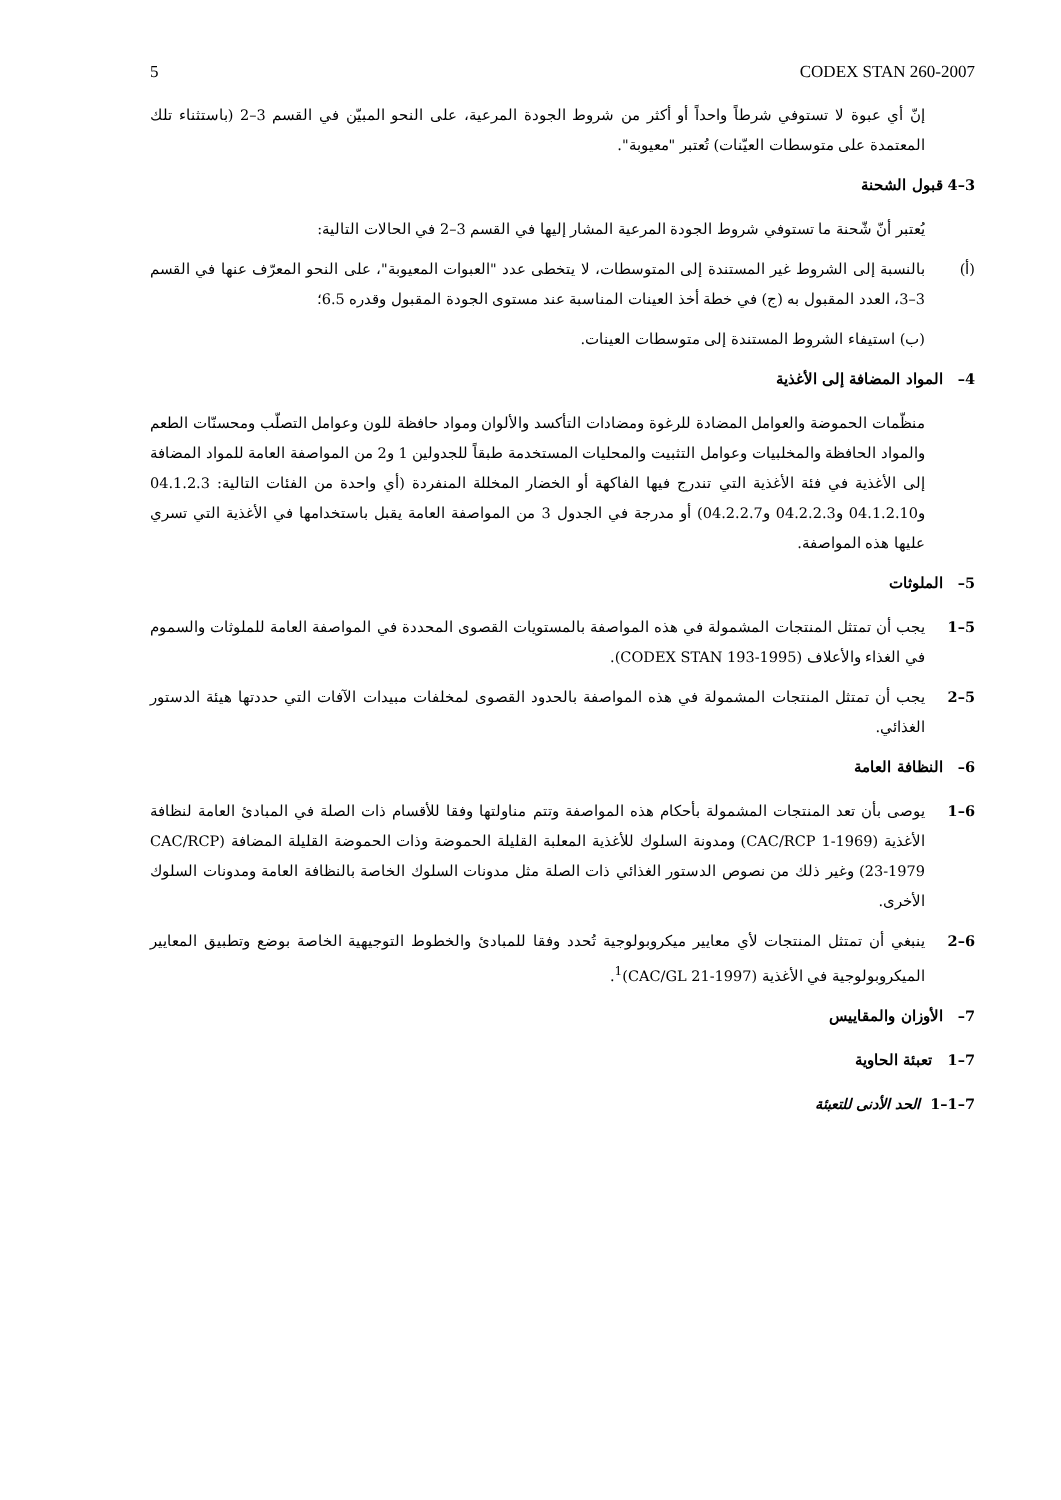5 CODEX STAN 260-2007
إنّ أي عبوة لا تستوفي شرطاً واحداً أو أكثر من شروط الجودة المرعية، على النحو المبيّن في القسم 3–2 (باستثناء تلك المعتمدة على متوسطات العيّنات) تُعتبر "معيوبة".
3–4 قبول الشحنة
يُعتبر أنّ شّحنة ما تستوفي شروط الجودة المرعية المشار إليها في القسم 3–2 في الحالات التالية:
(أ) بالنسبة إلى الشروط غير المستندة إلى المتوسطات، لا يتخطى عدد "العبوات المعيوبة"، على النحو المعرّف عنها في القسم 3–3، العدد المقبول به (ج) في خطة أخذ العينات المناسبة عند مستوى الجودة المقبول وقدره 6.5؛
(ب) استيفاء الشروط المستندة إلى متوسطات العينات.
4– المواد المضافة إلى الأغذية
منظّمات الحموضة والعوامل المضادة للرغوة ومضادات التأكسد والألوان ومواد حافظة للون وعوامل التصلّب ومحسنّات الطعم والمواد الحافظة والمخلبيات وعوامل التثبيت والمحليات المستخدمة طبقاً للجدولين 1 و2 من المواصفة العامة للمواد المضافة إلى الأغذية في فئة الأغذية التي تندرج فيها الفاكهة أو الخضار المخللة المنفردة (أي واحدة من الفئات التالية: 04.1.2.3 و04.1.2.10 و04.2.2.3 و04.2.2.7) أو مدرجة في الجدول 3 من المواصفة العامة يقبل باستخدامها في الأغذية التي تسري عليها هذه المواصفة.
5– الملوثات
5–1 يجب أن تمتثل المنتجات المشمولة في هذه المواصفة بالمستويات القصوى المحددة في المواصفة العامة للملوثات والسموم في الغذاء والأعلاف (CODEX STAN 193-1995).
5–2 يجب أن تمتثل المنتجات المشمولة في هذه المواصفة بالحدود القصوى لمخلفات مبيدات الآفات التي حددتها هيئة الدستور الغذائي.
6– النظافة العامة
6–1 يوصى بأن تعد المنتجات المشمولة بأحكام هذه المواصفة وتتم مناولتها وفقا للأقسام ذات الصلة في المبادئ العامة لنظافة الأغذية (CAC/RCP 1-1969) ومدونة السلوك للأغذية المعلبة القليلة الحموضة وذات الحموضة القليلة المضافة (CAC/RCP 23-1979) وغير ذلك من نصوص الدستور الغذائي ذات الصلة مثل مدونات السلوك الخاصة بالنظافة العامة ومدونات السلوك الأخرى.
6–2 ينبغي أن تمتثل المنتجات لأي معايير ميكروبولوجية تُحدد وفقا للمبادئ والخطوط التوجيهية الخاصة بوضع وتطبيق المعايير الميكروبولوجية في الأغذية (CAC/GL 21-1997)<sup>1</sup>.
7– الأوزان والمقاييس
7–1 تعبئة الحاوية
7–1–1 الحد الأدنى للتعبئة